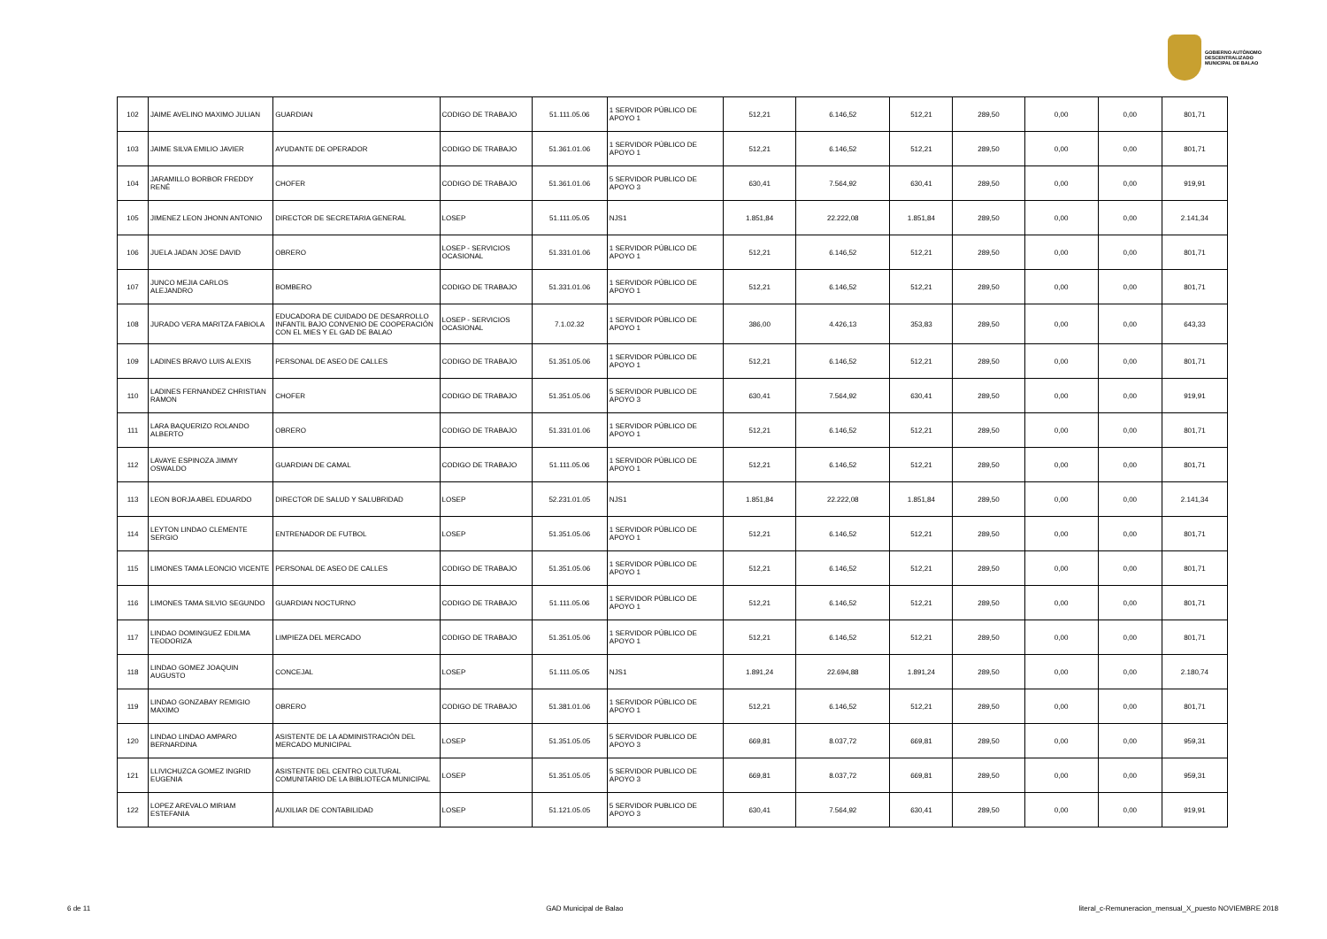GOBIERNO AUTÓNOMO
DESCENTRALIZADO
MUNICIPAL DE BALAO
| 102 | JAIME AVELINO MAXIMO JULIAN | GUARDIAN | CODIGO DE TRABAJO | 51.111.05.06 | 1 SERVIDOR PÚBLICO DE APOYO 1 | 512,21 | 6.146,52 | 512,21 | 289,50 | 0,00 | 0,00 | 801,71 |
| 103 | JAIME SILVA EMILIO JAVIER | AYUDANTE DE OPERADOR | CODIGO DE TRABAJO | 51.361.01.06 | 1 SERVIDOR PÚBLICO DE APOYO 1 | 512,21 | 6.146,52 | 512,21 | 289,50 | 0,00 | 0,00 | 801,71 |
| 104 | JARAMILLO BORBOR FREDDY RENÉ | CHOFER | CODIGO DE TRABAJO | 51.361.01.06 | 5 SERVIDOR PUBLICO DE APOYO 3 | 630,41 | 7.564,92 | 630,41 | 289,50 | 0,00 | 0,00 | 919,91 |
| 105 | JIMENEZ LEON JHONN ANTONIO | DIRECTOR DE SECRETARIA GENERAL | LOSEP | 51.111.05.05 | NJS1 | 1.851,84 | 22.222,08 | 1.851,84 | 289,50 | 0,00 | 0,00 | 2.141,34 |
| 106 | JUELA JADAN JOSE DAVID | OBRERO | LOSEP - SERVICIOS OCASIONAL | 51.331.01.06 | 1 SERVIDOR PÚBLICO DE APOYO 1 | 512,21 | 6.146,52 | 512,21 | 289,50 | 0,00 | 0,00 | 801,71 |
| 107 | JUNCO MEJIA CARLOS ALEJANDRO | BOMBERO | CODIGO DE TRABAJO | 51.331.01.06 | 1 SERVIDOR PÚBLICO DE APOYO 1 | 512,21 | 6.146,52 | 512,21 | 289,50 | 0,00 | 0,00 | 801,71 |
| 108 | JURADO VERA MARITZA FABIOLA | EDUCADORA DE CUIDADO DE DESARROLLO INFANTIL BAJO CONVENIO DE COOPERACIÓN CON EL MIES Y EL GAD DE BALAO | LOSEP - SERVICIOS OCASIONAL | 7.1.02.32 | 1 SERVIDOR PÚBLICO DE APOYO 1 | 386,00 | 4.426,13 | 353,83 | 289,50 | 0,00 | 0,00 | 643,33 |
| 109 | LADINES BRAVO LUIS ALEXIS | PERSONAL DE ASEO DE CALLES | CODIGO DE TRABAJO | 51.351.05.06 | 1 SERVIDOR PÚBLICO DE APOYO 1 | 512,21 | 6.146,52 | 512,21 | 289,50 | 0,00 | 0,00 | 801,71 |
| 110 | LADINES FERNANDEZ CHRISTIAN RAMON | CHOFER | CODIGO DE TRABAJO | 51.351.05.06 | 5 SERVIDOR PUBLICO DE APOYO 3 | 630,41 | 7.564,92 | 630,41 | 289,50 | 0,00 | 0,00 | 919,91 |
| 111 | LARA BAQUERIZO ROLANDO ALBERTO | OBRERO | CODIGO DE TRABAJO | 51.331.01.06 | 1 SERVIDOR PÚBLICO DE APOYO 1 | 512,21 | 6.146,52 | 512,21 | 289,50 | 0,00 | 0,00 | 801,71 |
| 112 | LAVAYE ESPINOZA JIMMY OSWALDO | GUARDIAN DE CAMAL | CODIGO DE TRABAJO | 51.111.05.06 | 1 SERVIDOR PÚBLICO DE APOYO 1 | 512,21 | 6.146,52 | 512,21 | 289,50 | 0,00 | 0,00 | 801,71 |
| 113 | LEON BORJA ABEL EDUARDO | DIRECTOR DE SALUD Y SALUBRIDAD | LOSEP | 52.231.01.05 | NJS1 | 1.851,84 | 22.222,08 | 1.851,84 | 289,50 | 0,00 | 0,00 | 2.141,34 |
| 114 | LEYTON LINDAO CLEMENTE SERGIO | ENTRENADOR DE FUTBOL | LOSEP | 51.351.05.06 | 1 SERVIDOR PÚBLICO DE APOYO 1 | 512,21 | 6.146,52 | 512,21 | 289,50 | 0,00 | 0,00 | 801,71 |
| 115 | LIMONES TAMA LEONCIO VICENTE | PERSONAL DE ASEO DE CALLES | CODIGO DE TRABAJO | 51.351.05.06 | 1 SERVIDOR PÚBLICO DE APOYO 1 | 512,21 | 6.146,52 | 512,21 | 289,50 | 0,00 | 0,00 | 801,71 |
| 116 | LIMONES TAMA SILVIO SEGUNDO | GUARDIAN NOCTURNO | CODIGO DE TRABAJO | 51.111.05.06 | 1 SERVIDOR PÚBLICO DE APOYO 1 | 512,21 | 6.146,52 | 512,21 | 289,50 | 0,00 | 0,00 | 801,71 |
| 117 | LINDAO DOMINGUEZ EDILMA TEODORIZA | LIMPIEZA DEL MERCADO | CODIGO DE TRABAJO | 51.351.05.06 | 1 SERVIDOR PÚBLICO DE APOYO 1 | 512,21 | 6.146,52 | 512,21 | 289,50 | 0,00 | 0,00 | 801,71 |
| 118 | LINDAO GOMEZ JOAQUIN AUGUSTO | CONCEJAL | LOSEP | 51.111.05.05 | NJS1 | 1.891,24 | 22.694,88 | 1.891,24 | 289,50 | 0,00 | 0,00 | 2.180,74 |
| 119 | LINDAO GONZABAY REMIGIO MAXIMO | OBRERO | CODIGO DE TRABAJO | 51.381.01.06 | 1 SERVIDOR PÚBLICO DE APOYO 1 | 512,21 | 6.146,52 | 512,21 | 289,50 | 0,00 | 0,00 | 801,71 |
| 120 | LINDAO LINDAO AMPARO BERNARDINA | ASISTENTE DE LA ADMINISTRACIÓN DEL MERCADO MUNICIPAL | LOSEP | 51.351.05.05 | 5 SERVIDOR PUBLICO DE APOYO 3 | 669,81 | 8.037,72 | 669,81 | 289,50 | 0,00 | 0,00 | 959,31 |
| 121 | LLIVICHUZCA GOMEZ INGRID EUGENIA | ASISTENTE DEL CENTRO CULTURAL COMUNITARIO DE LA BIBLIOTECA MUNICIPAL | LOSEP | 51.351.05.05 | 5 SERVIDOR PUBLICO DE APOYO 3 | 669,81 | 8.037,72 | 669,81 | 289,50 | 0,00 | 0,00 | 959,31 |
| 122 | LOPEZ AREVALO MIRIAM ESTEFANIA | AUXILIAR DE CONTABILIDAD | LOSEP | 51.121.05.05 | 5 SERVIDOR PUBLICO DE APOYO 3 | 630,41 | 7.564,92 | 630,41 | 289,50 | 0,00 | 0,00 | 919,91 |
6 de 11 GAD Municipal de Balao literal_c-Remuneracion_mensual_X_puesto NOVIEMBRE 2018